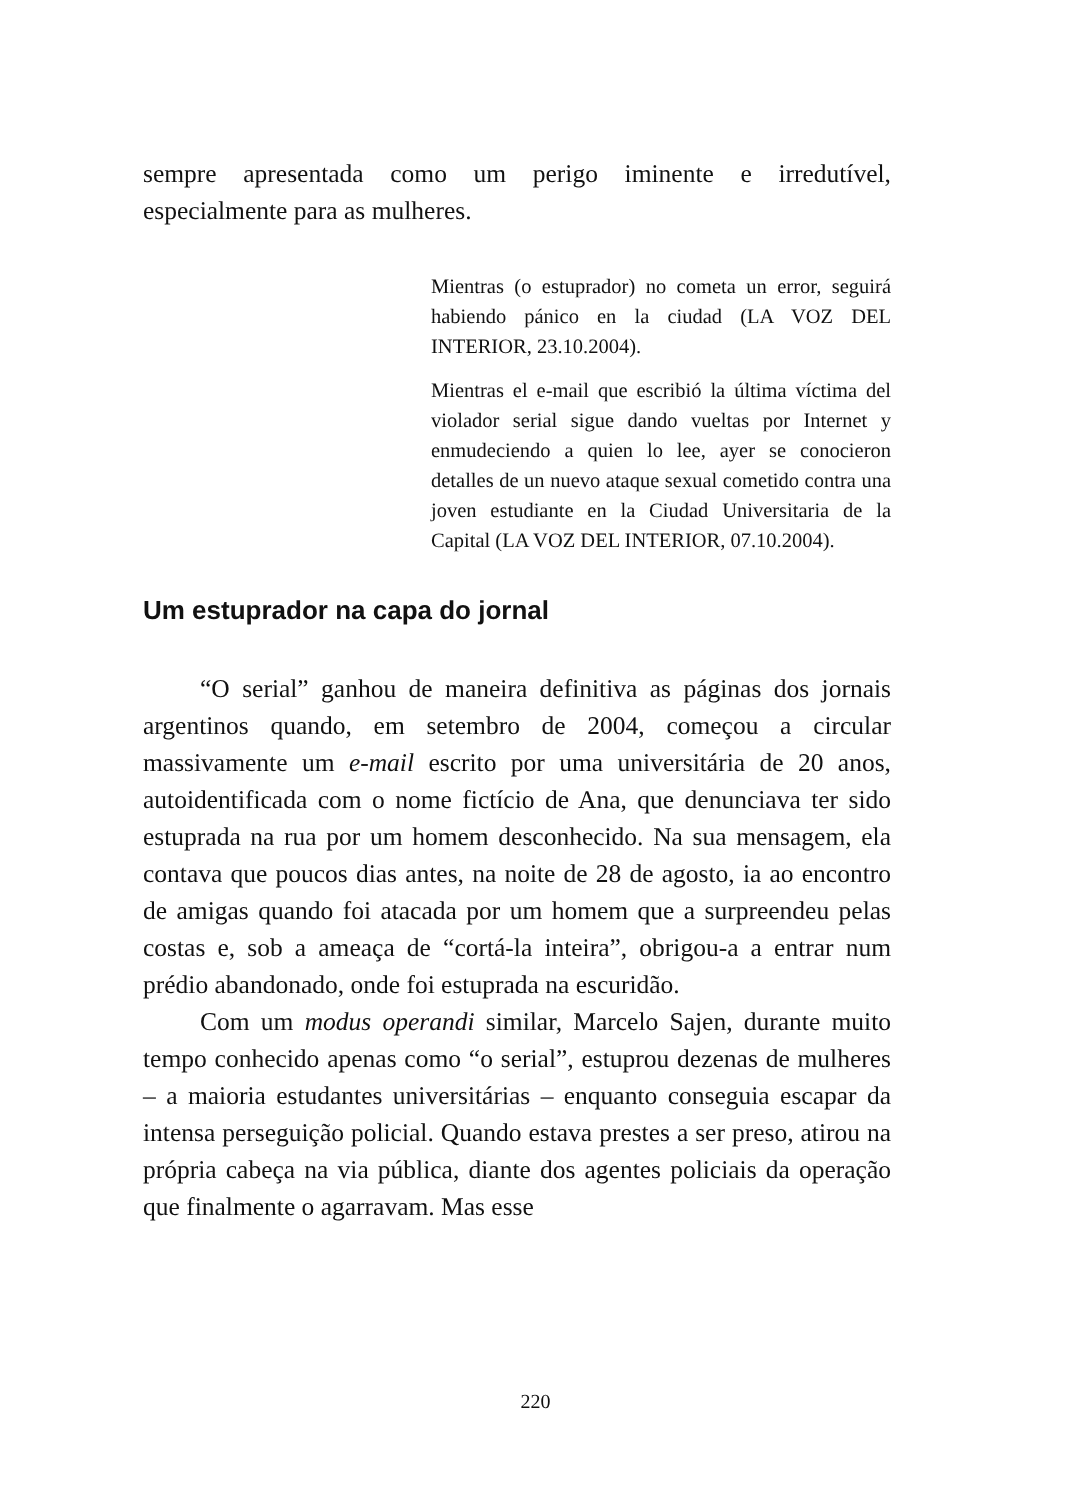sempre apresentada como um perigo iminente e irredutível, especialmente para as mulheres.
Mientras (o estuprador) no cometa un error, seguirá habiendo pánico en la ciudad (LA VOZ DEL INTERIOR, 23.10.2004).
Mientras el e-mail que escribió la última víctima del violador serial sigue dando vueltas por Internet y enmudeciendo a quien lo lee, ayer se conocieron detalles de un nuevo ataque sexual cometido contra una joven estudiante en la Ciudad Universitaria de la Capital (LA VOZ DEL INTERIOR, 07.10.2004).
Um estuprador na capa do jornal
“O serial” ganhou de maneira definitiva as páginas dos jornais argentinos quando, em setembro de 2004, começou a circular massivamente um e-mail escrito por uma universitária de 20 anos, autoidentificada com o nome fictício de Ana, que denunciava ter sido estuprada na rua por um homem desconhecido. Na sua mensagem, ela contava que poucos dias antes, na noite de 28 de agosto, ia ao encontro de amigas quando foi atacada por um homem que a surpreendeu pelas costas e, sob a ameaça de “cortá-la inteira”, obrigou-a a entrar num prédio abandonado, onde foi estuprada na escuridão.
Com um modus operandi similar, Marcelo Sajen, durante muito tempo conhecido apenas como “o serial”, estuprou dezenas de mulheres – a maioria estudantes universitárias – enquanto conseguia escapar da intensa perseguição policial. Quando estava prestes a ser preso, atirou na própria cabeça na via pública, diante dos agentes policiais da operação que finalmente o agarravam. Mas esse
220